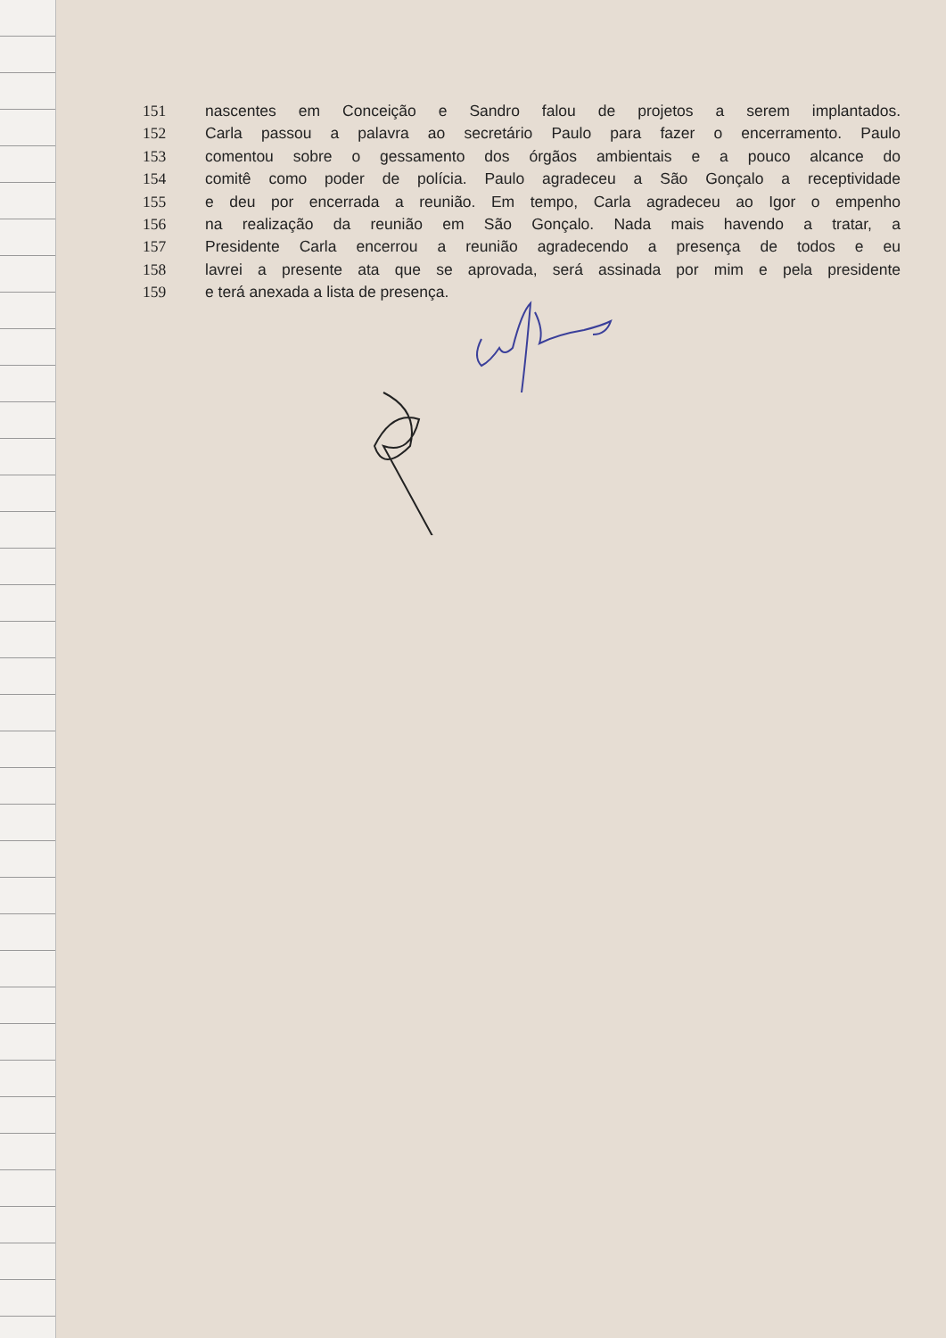151 nascentes em Conceição e Sandro falou de projetos a serem implantados.
152 Carla passou a palavra ao secretário Paulo para fazer o encerramento. Paulo
153 comentou sobre o gessamento dos órgãos ambientais e a pouco alcance do
154 comitê como poder de polícia. Paulo agradeceu a São Gonçalo a receptividade
155 e deu por encerrada a reunião. Em tempo, Carla agradeceu ao Igor o empenho
156 na realização da reunião em São Gonçalo. Nada mais havendo a tratar, a
157 Presidente Carla encerrou a reunião agradecendo a presença de todos e eu
158 lavrei a presente ata que se aprovada, será assinada por mim e pela presidente
159 e terá anexada a lista de presença.